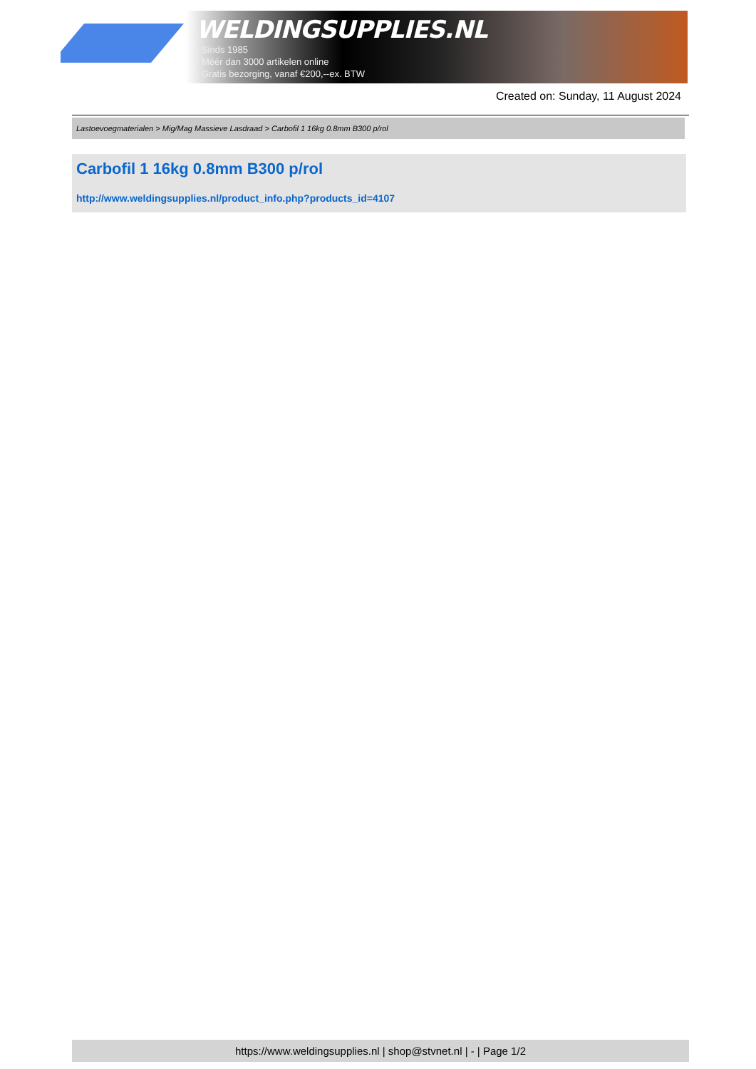WELDINGSUPPLIES.NL
- Sinds 1985
- Méér dan 3000 artikelen online
- Gratis bezorging, vanaf €200,--ex. BTW
Created on: Sunday, 11 August 2024
Lastoevoegmaterialen > Mig/Mag Massieve Lasdraad > Carbofil 1 16kg 0.8mm B300 p/rol
Carbofil 1 16kg 0.8mm B300 p/rol
http://www.weldingsupplies.nl/product_info.php?products_id=4107
https://www.weldingsupplies.nl | shop@stvnet.nl | - | Page 1/2